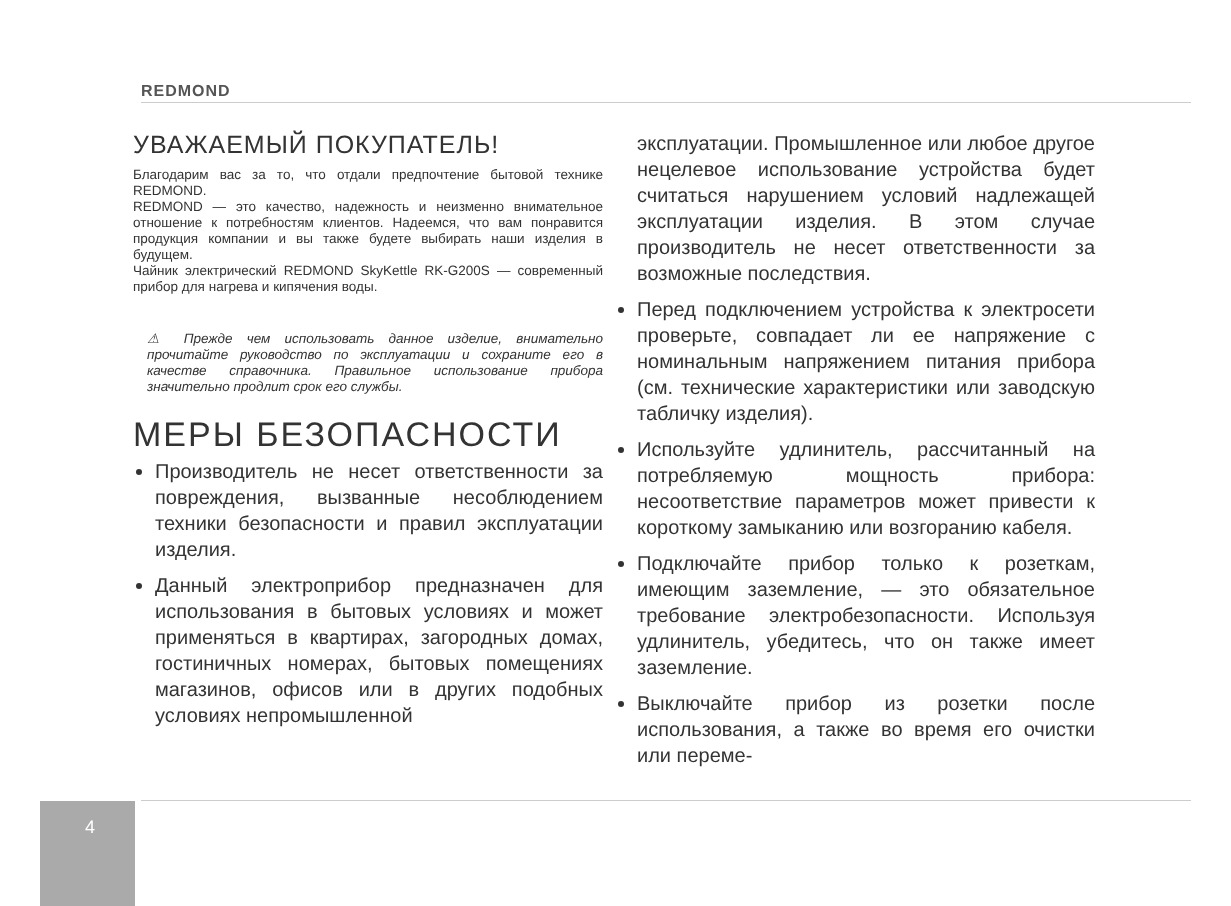REDMOND
УВАЖАЕМЫЙ ПОКУПАТЕЛЬ!
Благодарим вас за то, что отдали предпочтение бытовой технике REDMOND.
REDMOND — это качество, надежность и неизменно внимательное отношение к потребностям клиентов. Надеемся, что вам понравится продукция компании и вы также будете выбирать наши изделия в будущем.
Чайник электрический REDMOND SkyKettle RK-G200S — современный прибор для нагрева и кипячения воды.
⚠ Прежде чем использовать данное изделие, внимательно прочитайте руководство по эксплуатации и сохраните его в качестве справочника. Правильное использование прибора значительно продлит срок его службы.
МЕРЫ БЕЗОПАСНОСТИ
Производитель не несет ответственности за повреждения, вызванные несоблюдением техники безопасности и правил эксплуатации изделия.
Данный электроприбор предназначен для использования в бытовых условиях и может применяться в квартирах, загородных домах, гостиничных номерах, бытовых помещениях магазинов, офисов или в других подобных условиях непромышленной
эксплуатации. Промышленное или любое другое нецелевое использование устройства будет считаться нарушением условий надлежащей эксплуатации изделия. В этом случае производитель не несет ответственности за возможные последствия.
Перед подключением устройства к электросети проверьте, совпадает ли ее напряжение с номинальным напряжением питания прибора (см. технические характеристики или заводскую табличку изделия).
Используйте удлинитель, рассчитанный на потребляемую мощность прибора: несоответствие параметров может привести к короткому замыканию или возгоранию кабеля.
Подключайте прибор только к розеткам, имеющим заземление, — это обязательное требование электробезопасности. Используя удлинитель, убедитесь, что он также имеет заземление.
Выключайте прибор из розетки после использования, а также во время его очистки или переме-
4